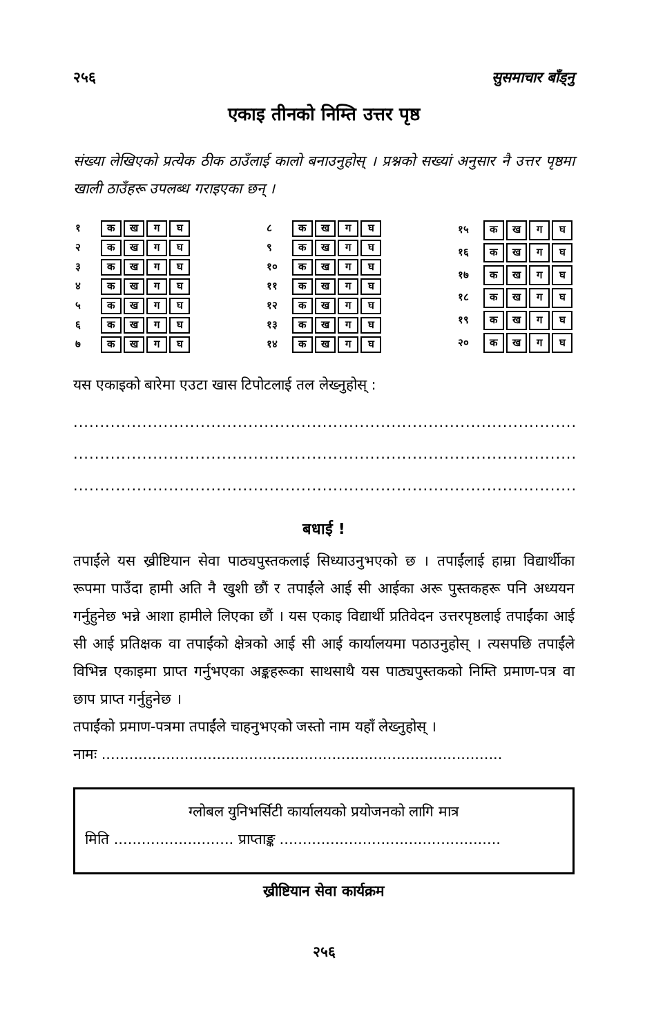२५६ सुसमाचार बाँड्नु
एकाइ तीनको निम्ति उत्तर पृष्ठ
संख्या लेखिएको प्रत्येक ठीक ठाउँलाई कालो बनाउनुहोस् । प्रश्नको सख्यां अनुसार नै उत्तर पृष्ठमा खाली ठाउँहरू उपलब्ध गराइएका छन् ।
| १ | क | ख | ग | घ |
| २ | क | ख | ग | घ |
| ३ | क | ख | ग | घ |
| ४ | क | ख | ग | घ |
| ५ | क | ख | ग | घ |
| ६ | क | ख | ग | घ |
| ७ | क | ख | ग | घ |
| ८ | क | ख | ग | घ |
| ९ | क | ख | ग | घ |
| १० | क | ख | ग | घ |
| ११ | क | ख | ग | घ |
| १२ | क | ख | ग | घ |
| १३ | क | ख | ग | घ |
| १४ | क | ख | ग | घ |
| १५ | क | ख | ग | घ |
| १६ | क | ख | ग | घ |
| १७ | क | ख | ग | घ |
| १८ | क | ख | ग | घ |
| १९ | क | ख | ग | घ |
| २० | क | ख | ग | घ |
यस एकाइको बारेमा एउटा खास टिपोटलाई तल लेख्नुहोस् :
..........................................................................................................
..........................................................................................................
..........................................................................................................
बधाई !
तपाईंले यस ख्रीष्टियान सेवा पाठ्यपुस्तकलाई सिध्याउनुभएको छ । तपाईंलाई हाम्रा विद्यार्थीका रूपमा पाउँदा हामी अति नै खुशी छौं र तपाईंले आई सी आईका अरू पुस्तकहरू पनि अध्ययन गर्नुहुनेछ भन्ने आशा हामीले लिएका छौं । यस एकाइ विद्यार्थी प्रतिवेदन उत्तरपृष्ठलाई तपाईंका आई सी आई प्रतिक्षक वा तपाईंको क्षेत्रको आई सी आई कार्यालयमा पठाउनुहोस् । त्यसपछि तपाईंले विभिन्न एकाइमा प्राप्त गर्नुभएका अङ्कहरूका साथसाथै यस पाठ्यपुस्तकको निम्ति प्रमाण-पत्र वा छाप प्राप्त गर्नुहुनेछ ।
तपाईंको प्रमाण-पत्रमा तपाईंले चाहनुभएको जस्तो नाम यहाँ लेख्नुहोस् ।
नामः .......................................................................................
ग्लोबल युनिभर्सिटी कार्यालयको प्रयोजनको लागि मात्र
मिति .......................... प्राप्ताङ्क ................................................
ख्रीष्टियान सेवा कार्यक्रम
२५६